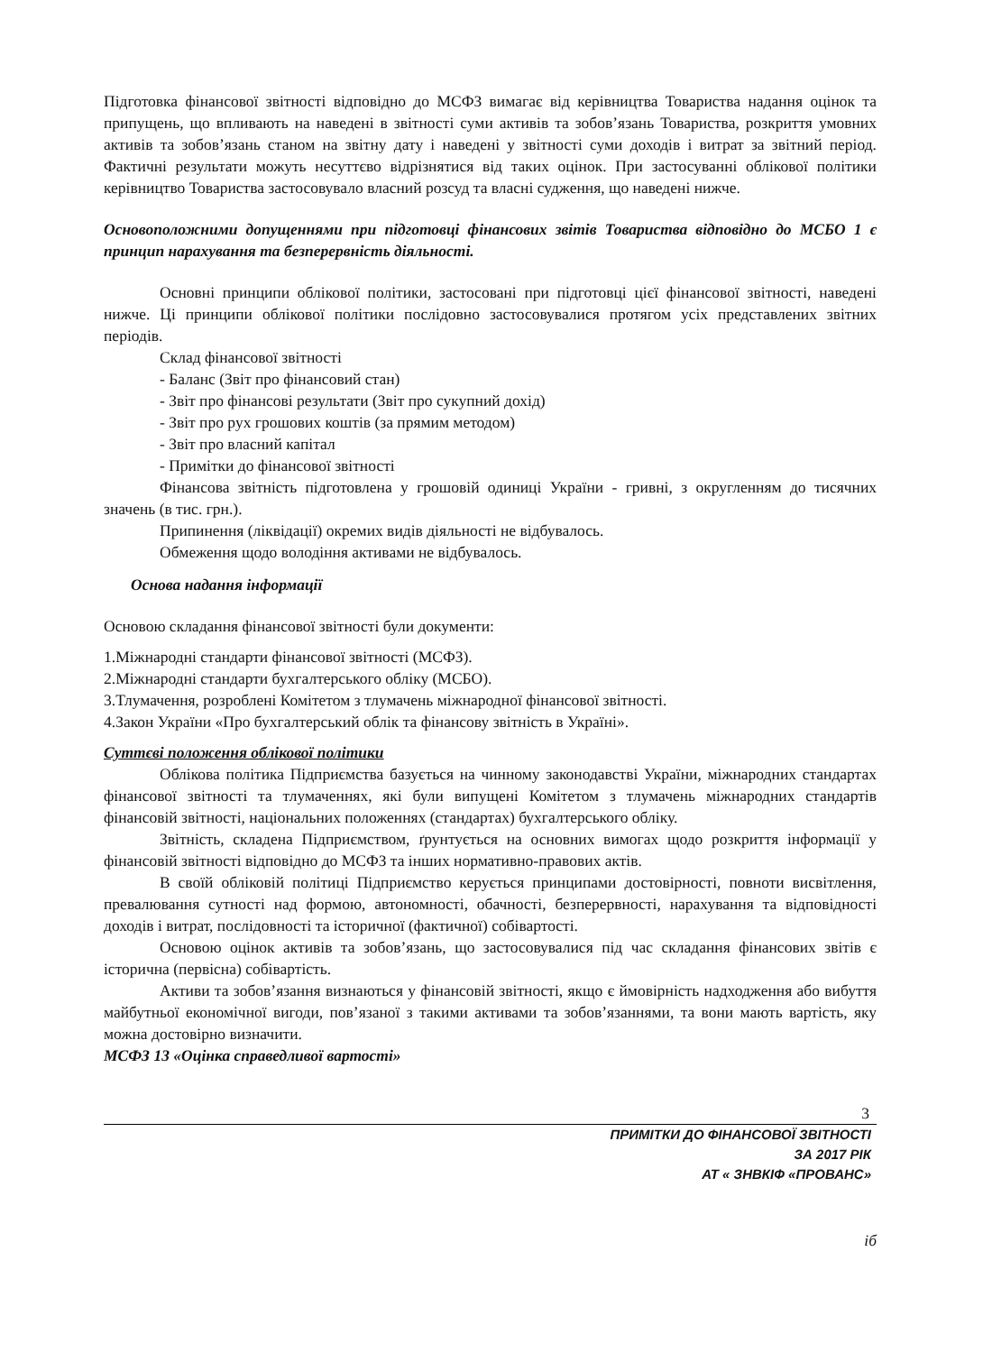Підготовка фінансової звітності відповідно до МСФЗ вимагає від керівництва Товариства надання оцінок та припущень, що впливають на наведені в звітності суми активів та зобов’язань Товариства, розкриття умовних активів та зобов’язань станом на звітну дату і наведені у звітності суми доходів і витрат за звітний період. Фактичні результати можуть несуттєво відрізнятися від таких оцінок. При застосуванні облікової політики керівництво Товариства застосовувало власний розсуд та власні судження, що наведені нижче.
Основоположними допущеннями при підготовці фінансових звітів Товариства відповідно до МСБО 1 є принцип нарахування та безперервність діяльності.
Основні принципи облікової політики, застосовані при підготовці цієї фінансової звітності, наведені нижче. Ці принципи облікової політики послідовно застосовувалися протягом усіх представлених звітних періодів.
Склад фінансової звітності
- Баланс (Звіт про фінансовий стан)
- Звіт про фінансові результати (Звіт про сукупний дохід)
- Звіт про рух грошових коштів (за прямим методом)
- Звіт про власний капітал
- Примітки до фінансової звітності
Фінансова звітність підготовлена у грошовій одиниці України - гривні, з округленням до тисячних значень (в тис. грн.).
Припинення (ліквідації) окремих видів діяльності не відбувалось.
Обмеження щодо володіння активами не відбувалось.
Основа надання інформації
Основою складання фінансової звітності були документи:
1.Міжнародні стандарти фінансової звітності (МСФЗ).
2.Міжнародні стандарти бухгалтерського обліку (МСБО).
3.Тлумачення, розроблені Комітетом з тлумачень міжнародної фінансової звітності.
4.Закон України «Про бухгалтерський облік та фінансову звітність в Україні».
Суттєві положення облікової політики
Облікова політика Підприємства базується на чинному законодавстві України, міжнародних стандартах фінансової звітності та тлумаченнях, які були випущені Комітетом з тлумачень міжнародних стандартів фінансовій звітності, національних положеннях (стандартах) бухгалтерського обліку.
Звітність, складена Підприємством, ґрунтується на основних вимогах щодо розкриття інформації у фінансовій звітності відповідно до МСФЗ та інших нормативно-правових актів.
В своїй обліковій політиці Підприємство керується принципами достовірності, повноти висвітлення, превалювання сутності над формою, автономності, обачності, безперервності, нарахування та відповідності доходів і витрат, послідовності та історичної (фактичної) собівартості.
Основою оцінок активів та зобов’язань, що застосовувалися під час складання фінансових звітів є історична (первісна) собівартість.
Активи та зобов’язання визнаються у фінансовій звітності, якщо є ймовірність надходження або вибуття майбутньої економічної вигоди, пов’язаної з такими активами та зобов’язаннями, та вони мають вартість, яку можна достовірно визначити.
МСФЗ 13 «Оцінка справедливої вартості»
3
ПРИМІТКИ ДО ФІНАНСОВОЇ ЗВІТНОСТІ
ЗА 2017 РІК
АТ « ЗНВКІФ «ПРОВАНС»
іб